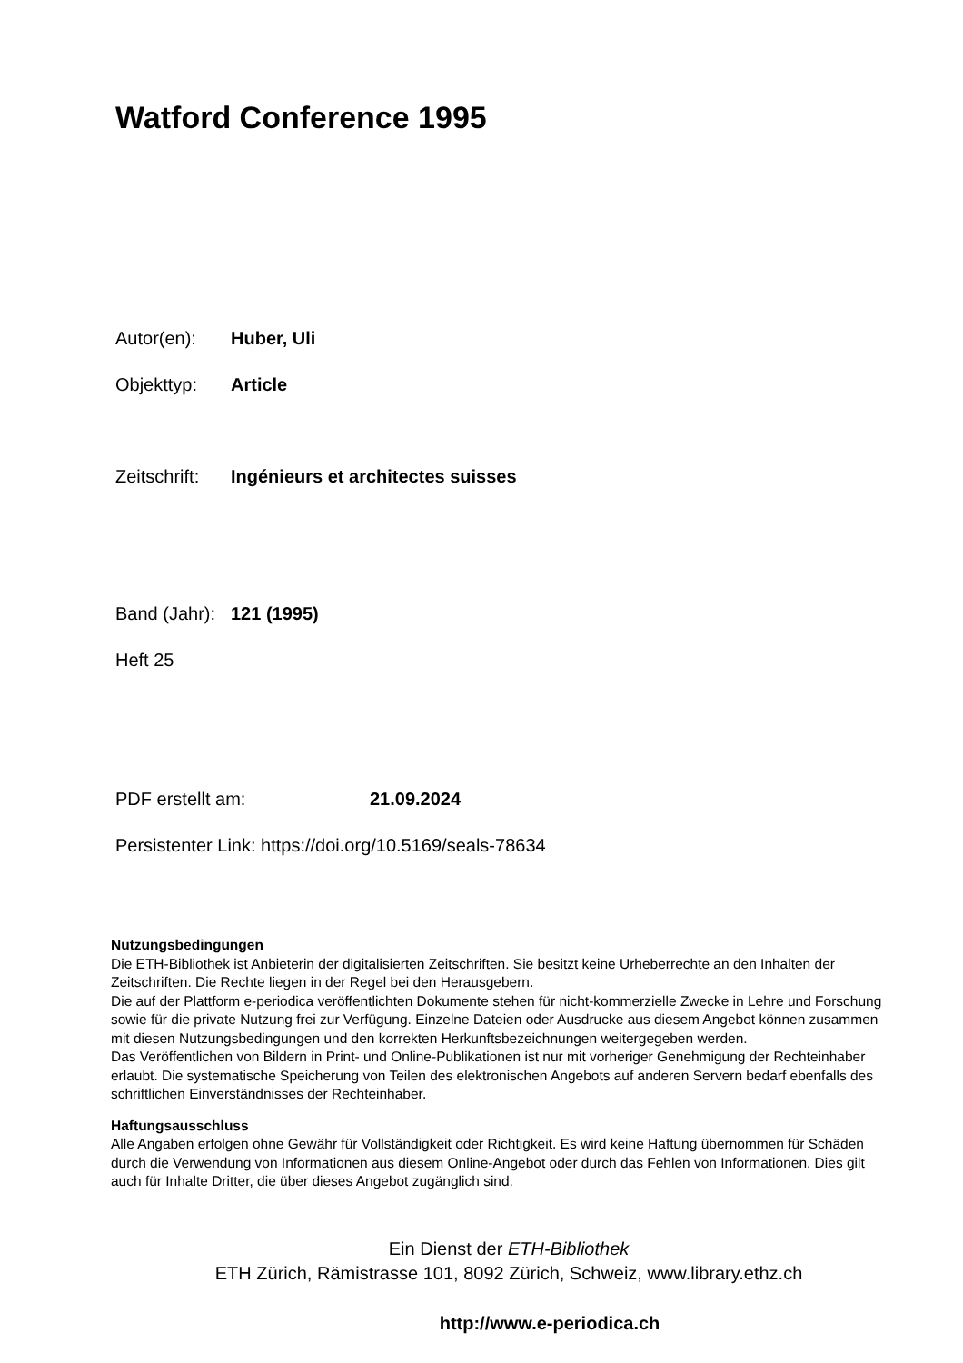Watford Conference 1995
Autor(en): Huber, Uli
Objekttyp: Article
Zeitschrift: Ingénieurs et architectes suisses
Band (Jahr): 121 (1995)
Heft 25
PDF erstellt am: 21.09.2024
Persistenter Link: https://doi.org/10.5169/seals-78634
Nutzungsbedingungen
Die ETH-Bibliothek ist Anbieterin der digitalisierten Zeitschriften. Sie besitzt keine Urheberrechte an den Inhalten der Zeitschriften. Die Rechte liegen in der Regel bei den Herausgebern.
Die auf der Plattform e-periodica veröffentlichten Dokumente stehen für nicht-kommerzielle Zwecke in Lehre und Forschung sowie für die private Nutzung frei zur Verfügung. Einzelne Dateien oder Ausdrucke aus diesem Angebot können zusammen mit diesen Nutzungsbedingungen und den korrekten Herkunftsbezeichnungen weitergegeben werden.
Das Veröffentlichen von Bildern in Print- und Online-Publikationen ist nur mit vorheriger Genehmigung der Rechteinhaber erlaubt. Die systematische Speicherung von Teilen des elektronischen Angebots auf anderen Servern bedarf ebenfalls des schriftlichen Einverständnisses der Rechteinhaber.
Haftungsausschluss
Alle Angaben erfolgen ohne Gewähr für Vollständigkeit oder Richtigkeit. Es wird keine Haftung übernommen für Schäden durch die Verwendung von Informationen aus diesem Online-Angebot oder durch das Fehlen von Informationen. Dies gilt auch für Inhalte Dritter, die über dieses Angebot zugänglich sind.
Ein Dienst der ETH-Bibliothek
ETH Zürich, Rämistrasse 101, 8092 Zürich, Schweiz, www.library.ethz.ch
http://www.e-periodica.ch